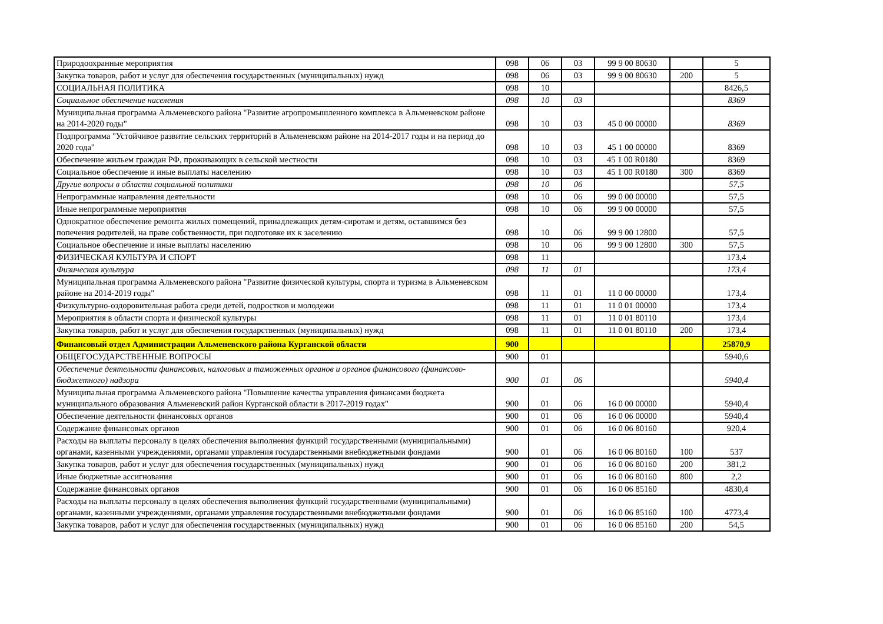| Природоохранные мероприятия | 098 | 06 | 03 | 99 9 00 80630 | | 5 |
| Закупка товаров, работ и услуг для обеспечения государственных (муниципальных) нужд | 098 | 06 | 03 | 99 9 00 80630 | 200 | 5 |
| СОЦИАЛЬНАЯ ПОЛИТИКА | 098 | 10 | | | | 8426,5 |
| Социальное обеспечение населения | 098 | 10 | 03 | | | 8369 |
| Муниципальная программа Альменевского района "Развитие агропромышленного комплекса в Альменевском районе на 2014-2020 годы" | 098 | 10 | 03 | 45 0 00 00000 | | 8369 |
| Подпрограмма "Устойчивое развитие сельских территорий в Альменевском районе на 2014-2017 годы и на период до 2020 года" | 098 | 10 | 03 | 45 1 00 00000 | | 8369 |
| Обеспечение жильем граждан РФ, проживающих в сельской местности | 098 | 10 | 03 | 45 1 00 R0180 | | 8369 |
| Социальное обеспечение и иные выплаты населению | 098 | 10 | 03 | 45 1 00 R0180 | 300 | 8369 |
| Другие вопросы в области социальной политики | 098 | 10 | 06 | | | 57,5 |
| Непрограммные направления деятельности | 098 | 10 | 06 | 99 0 00 00000 | | 57,5 |
| Иные непрограммные мероприятия | 098 | 10 | 06 | 99 9 00 00000 | | 57,5 |
| Однократное обеспечение ремонта жилых помещений, принадлежащих детям-сиротам и детям, оставшимся без попечения родителей, на праве собственности, при подготовке их к заселению | 098 | 10 | 06 | 99 9 00 12800 | | 57,5 |
| Социальное обеспечение и иные выплаты населению | 098 | 10 | 06 | 99 9 00 12800 | 300 | 57,5 |
| ФИЗИЧЕСКАЯ КУЛЬТУРА И СПОРТ | 098 | 11 | | | | 173,4 |
| Физическая культура | 098 | 11 | 01 | | | 173,4 |
| Муниципальная программа Альменевского района "Развитие физической культуры, спорта и туризма в Альменевском районе на 2014-2019 годы" | 098 | 11 | 01 | 11 0 00 00000 | | 173,4 |
| Физкультурно-оздоровительная работа среди детей, подростков и молодежи | 098 | 11 | 01 | 11 0 01 00000 | | 173,4 |
| Мероприятия в области спорта и физической культуры | 098 | 11 | 01 | 11 0 01 80110 | | 173,4 |
| Закупка товаров, работ и услуг для обеспечения государственных (муниципальных) нужд | 098 | 11 | 01 | 11 0 01 80110 | 200 | 173,4 |
| Финансовый отдел Администрации Альменевского района Курганской области | 900 | | | | | 25870,9 |
| ОБЩЕГОСУДАРСТВЕННЫЕ ВОПРОСЫ | 900 | 01 | | | | 5940,6 |
| Обеспечение деятельности финансовых, налоговых и таможенных органов и органов финансового (финансово-бюджетного) надзора | 900 | 01 | 06 | | | 5940,4 |
| Муниципальная программа Альменевского района "Повышение качества управления финансами бюджета муниципального образования Альменевский район Курганской области в 2017-2019 годах" | 900 | 01 | 06 | 16 0 00 00000 | | 5940,4 |
| Обеспечение деятельности финансовых органов | 900 | 01 | 06 | 16 0 06 00000 | | 5940,4 |
| Содержание финансовых органов | 900 | 01 | 06 | 16 0 06 80160 | | 920,4 |
| Расходы на выплаты персоналу в целях обеспечения выполнения функций государственными (муниципальными) органами, казенными учреждениями, органами управления государственными внебюджетными фондами | 900 | 01 | 06 | 16 0 06 80160 | 100 | 537 |
| Закупка товаров, работ и услуг для обеспечения государственных (муниципальных) нужд | 900 | 01 | 06 | 16 0 06 80160 | 200 | 381,2 |
| Иные бюджетные ассигнования | 900 | 01 | 06 | 16 0 06 80160 | 800 | 2,2 |
| Содержание финансовых органов | 900 | 01 | 06 | 16 0 06 85160 | | 4830,4 |
| Расходы на выплаты персоналу в целях обеспечения выполнения функций государственными (муниципальными) органами, казенными учреждениями, органами управления государственными внебюджетными фондами | 900 | 01 | 06 | 16 0 06 85160 | 100 | 4773,4 |
| Закупка товаров, работ и услуг для обеспечения государственных (муниципальных) нужд | 900 | 01 | 06 | 16 0 06 85160 | 200 | 54,5 |